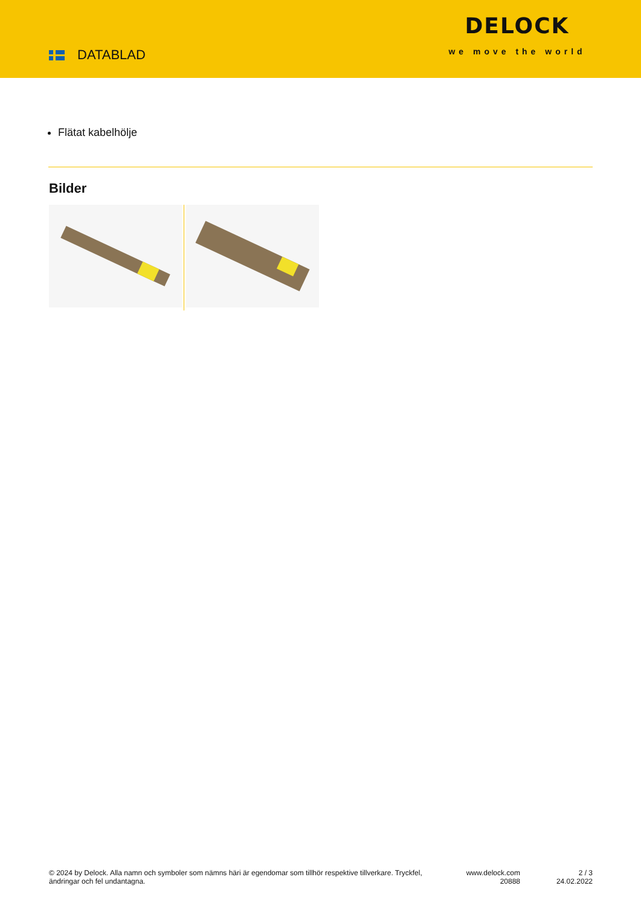DATABLAD
DELOCK
we move the world
Flätat kabelhölje
Bilder
© 2024 by Delock. Alla namn och symboler som nämns häri är egendomar som tillhör respektive tillverkare. Tryckfel, ändringar och fel undantagna.
www.delock.com
20888
2 / 3
24.02.2022